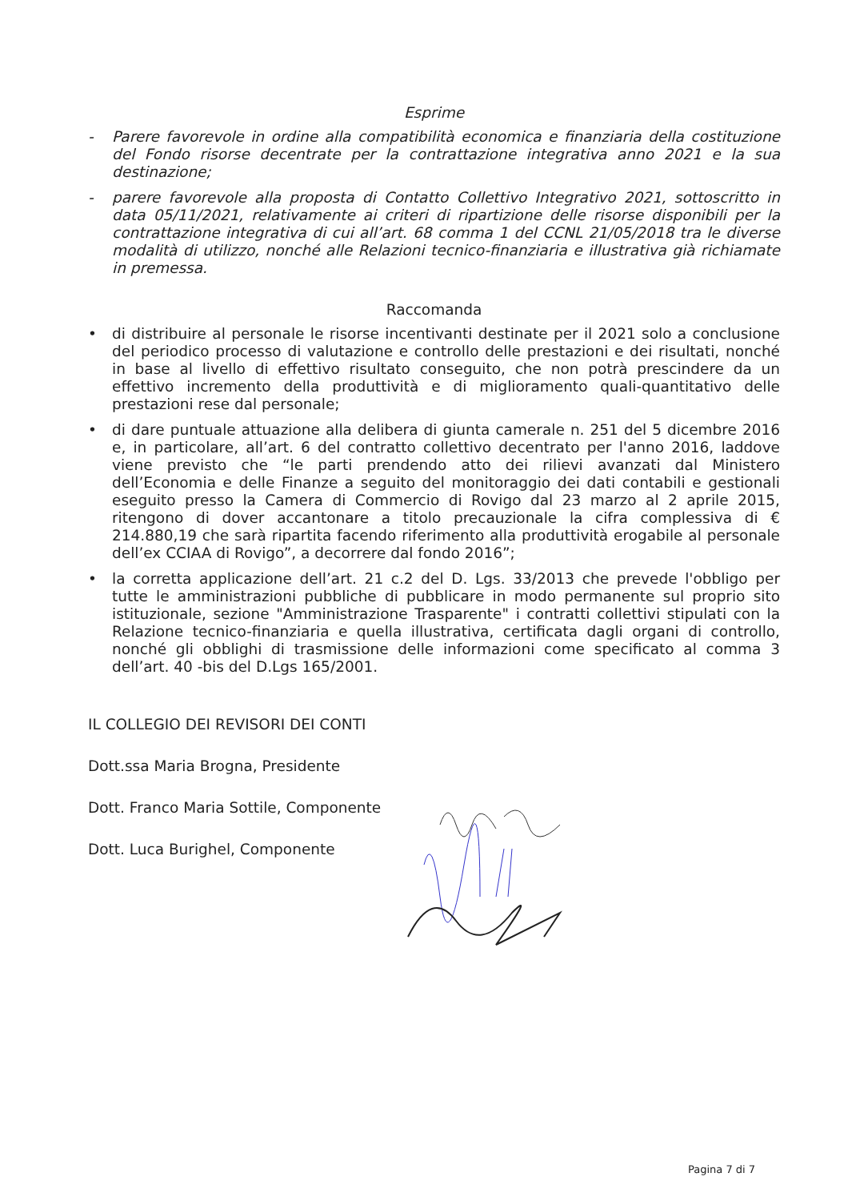Esprime
- Parere favorevole in ordine alla compatibilità economica e finanziaria della costituzione del Fondo risorse decentrate per la contrattazione integrativa anno 2021 e la sua destinazione;
- parere favorevole alla proposta di Contatto Collettivo Integrativo 2021, sottoscritto in data 05/11/2021, relativamente ai criteri di ripartizione delle risorse disponibili per la contrattazione integrativa di cui all’art. 68 comma 1 del CCNL 21/05/2018 tra le diverse modalità di utilizzo, nonché alle Relazioni tecnico-finanziaria e illustrativa già richiamate in premessa.
Raccomanda
• di distribuire al personale le risorse incentivanti destinate per il 2021 solo a conclusione del periodico processo di valutazione e controllo delle prestazioni e dei risultati, nonché in base al livello di effettivo risultato conseguito, che non potrà prescindere da un effettivo incremento della produttività e di miglioramento quali-quantitativo delle prestazioni rese dal personale;
• di dare puntuale attuazione alla delibera di giunta camerale n. 251 del 5 dicembre 2016 e, in particolare, all’art. 6 del contratto collettivo decentrato per l'anno 2016, laddove viene previsto che “le parti prendendo atto dei rilievi avanzati dal Ministero dell’Economia e delle Finanze a seguito del monitoraggio dei dati contabili e gestionali eseguito presso la Camera di Commercio di Rovigo dal 23 marzo al 2 aprile 2015, ritengono di dover accantonare a titolo precauzionale la cifra complessiva di € 214.880,19 che sarà ripartita facendo riferimento alla produttività erogabile al personale dell’ex CCIAA di Rovigo”, a decorrere dal fondo 2016”;
• la corretta applicazione dell’art. 21 c.2 del D. Lgs. 33/2013 che prevede l'obbligo per tutte le amministrazioni pubbliche di pubblicare in modo permanente sul proprio sito istituzionale, sezione "Amministrazione Trasparente" i contratti collettivi stipulati con la Relazione tecnico-finanziaria e quella illustrativa, certificata dagli organi di controllo, nonché gli obblighi di trasmissione delle informazioni come specificato al comma 3 dell’art. 40 -bis del D.Lgs 165/2001.
IL COLLEGIO DEI REVISORI DEI CONTI
Dott.ssa Maria Brogna, Presidente
Dott. Franco Maria Sottile, Componente
Dott. Luca Burighel, Componente
Pagina 7 di 7